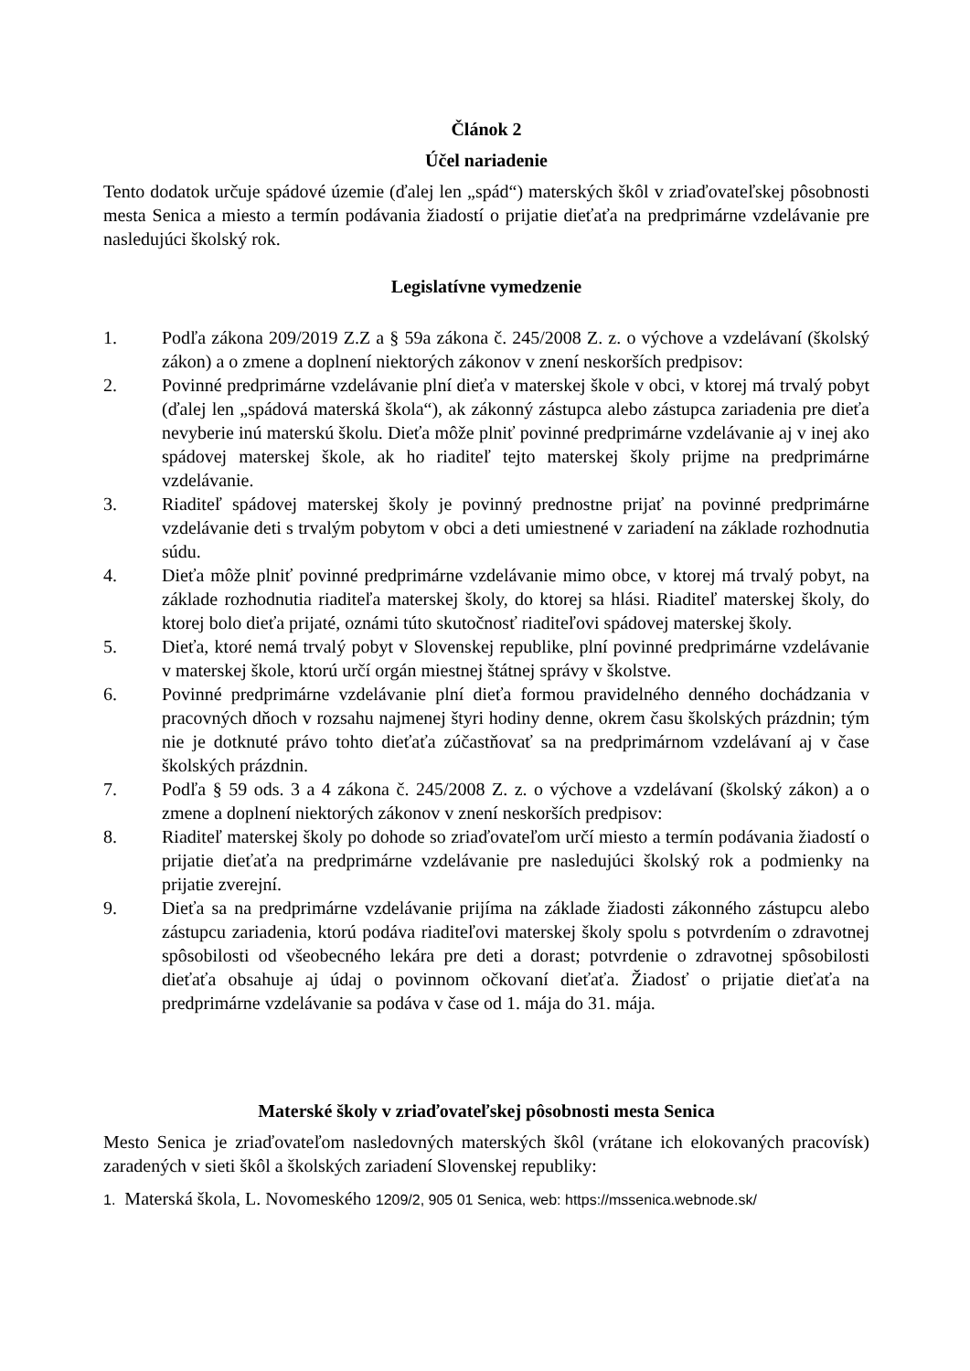Článok 2
Účel nariadenie
Tento dodatok určuje spádové územie (ďalej len „spád“) materských škôl v zriaďovateľskej pôsobnosti mesta Senica a miesto a termín podávania žiadostí o prijatie dieťaťa na predprimárne vzdelávanie pre nasledujúci školský rok.
Legislatívne vymedzenie
1. Podľa zákona 209/2019 Z.Z a § 59a zákona č. 245/2008 Z. z. o výchove a vzdelávaní (školský zákon) a o zmene a doplnení niektorých zákonov v znení neskorších predpisov:
2. Povinné predprimárne vzdelávanie plní dieťa v materskej škole v obci, v ktorej má trvalý pobyt (ďalej len „spádová materská škola“), ak zákonný zástupca alebo zástupca zariadenia pre dieťa nevyberie inú materskú školu. Dieťa môže plniť povinné predprimárne vzdelávanie aj v inej ako spádovej materskej škole, ak ho riaditeľ tejto materskej školy prijme na predprimárne vzdelávanie.
3. Riaditeľ spádovej materskej školy je povinný prednostne prijať na povinné predprimárne vzdelávanie deti s trvalým pobytom v obci a deti umiestnené v zariadení na základe rozhodnutia súdu.
4. Dieťa môže plniť povinné predprimárne vzdelávanie mimo obce, v ktorej má trvalý pobyt, na základe rozhodnutia riaditeľa materskej školy, do ktorej sa hlási. Riaditeľ materskej školy, do ktorej bolo dieťa prijaté, oznámi túto skutočnosť riaditeľovi spádovej materskej školy.
5. Dieťa, ktoré nemá trvalý pobyt v Slovenskej republike, plní povinné predprimárne vzdelávanie v materskej škole, ktorú určí orgán miestnej štátnej správy v školstve.
6. Povinné predprimárne vzdelávanie plní dieťa formou pravidelného denného dochádzania v pracovných dňoch v rozsahu najmenej štyri hodiny denne, okrem času školských prázdnin; tým nie je dotknuté právo tohto dieťaťa zúčastňovať sa na predprimárnom vzdelávaní aj v čase školských prázdnin.
7. Podľa § 59 ods. 3 a 4 zákona č. 245/2008 Z. z. o výchove a vzdelávaní (školský zákon) a o zmene a doplnení niektorých zákonov v znení neskorších predpisov:
8. Riaditeľ materskej školy po dohode so zriaďovateľom určí miesto a termín podávania žiadostí o prijatie dieťaťa na predprimárne vzdelávanie pre nasledujúci školský rok a podmienky na prijatie zverejní.
9. Dieťa sa na predprimárne vzdelávanie prijíma na základe žiadosti zákonného zástupcu alebo zástupcu zariadenia, ktorú podáva riaditeľovi materskej školy spolu s potvrdením o zdravotnej spôsobilosti od všeobecného lekára pre deti a dorast; potvrdenie o zdravotnej spôsobilosti dieťaťa obsahuje aj údaj o povinnom očkovaní dieťaťa. Žiadosť o prijatie dieťaťa na predprimárne vzdelávanie sa podáva v čase od 1. mája do 31. mája.
Materské školy v zriaďovateľskej pôsobnosti mesta Senica
Mesto Senica je zriaďovateľom nasledovných materských škôl (vrátane ich elokovaných pracovísk) zaradených v sieti škôl a školských zariadení Slovenskej republiky:
1. Materská škola, L. Novomeského 1209/2, 905 01 Senica, web: https://mssenica.webnode.sk/